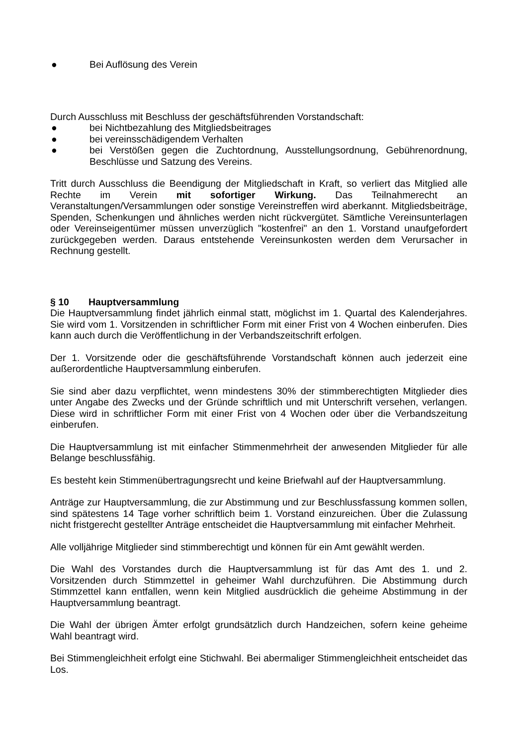● Bei Auflösung des Verein
Durch Ausschluss mit Beschluss der geschäftsführenden Vorstandschaft:
● bei Nichtbezahlung des Mitgliedsbeitrages
● bei vereinsschädigendem Verhalten
● bei Verstößen gegen die Zuchtordnung, Ausstellungsordnung, Gebührenordnung, Beschlüsse und Satzung des Vereins.
Tritt durch Ausschluss die Beendigung der Mitgliedschaft in Kraft, so verliert das Mitglied alle Rechte im Verein mit sofortiger Wirkung. Das Teilnahmerecht an Veranstaltungen/Versammlungen oder sonstige Vereinstreffen wird aberkannt. Mitgliedsbeiträge, Spenden, Schenkungen und ähnliches werden nicht rückvergütet. Sämtliche Vereinsunterlagen oder Vereinseigentümer müssen unverzüglich "kostenfrei" an den 1. Vorstand unaufgefordert zurückgegeben werden. Daraus entstehende Vereinsunkosten werden dem Verursacher in Rechnung gestellt.
§ 10 Hauptversammlung
Die Hauptversammlung findet jährlich einmal statt, möglichst im 1. Quartal des Kalenderjahres. Sie wird vom 1. Vorsitzenden in schriftlicher Form mit einer Frist von 4 Wochen einberufen. Dies kann auch durch die Veröffentlichung in der Verbandszeitschrift erfolgen.
Der 1. Vorsitzende oder die geschäftsführende Vorstandschaft können auch jederzeit eine außerordentliche Hauptversammlung einberufen.
Sie sind aber dazu verpflichtet, wenn mindestens 30% der stimmberechtigten Mitglieder dies unter Angabe des Zwecks und der Gründe schriftlich und mit Unterschrift versehen, verlangen. Diese wird in schriftlicher Form mit einer Frist von 4 Wochen oder über die Verbandszeitung einberufen.
Die Hauptversammlung ist mit einfacher Stimmenmehrheit der anwesenden Mitglieder für alle Belange beschlussfähig.
Es besteht kein Stimmenübertragungsrecht und keine Briefwahl auf der Hauptversammlung.
Anträge zur Hauptversammlung, die zur Abstimmung und zur Beschlussfassung kommen sollen, sind spätestens 14 Tage vorher schriftlich beim 1. Vorstand einzureichen. Über die Zulassung nicht fristgerecht gestellter Anträge entscheidet die Hauptversammlung mit einfacher Mehrheit.
Alle volljährige Mitglieder sind stimmberechtigt und können für ein Amt gewählt werden.
Die Wahl des Vorstandes durch die Hauptversammlung ist für das Amt des 1. und 2. Vorsitzenden durch Stimmzettel in geheimer Wahl durchzuführen. Die Abstimmung durch Stimmzettel kann entfallen, wenn kein Mitglied ausdrücklich die geheime Abstimmung in der Hauptversammlung beantragt.
Die Wahl der übrigen Ämter erfolgt grundsätzlich durch Handzeichen, sofern keine geheime Wahl beantragt wird.
Bei Stimmengleichheit erfolgt eine Stichwahl. Bei abermaliger Stimmengleichheit entscheidet das Los.